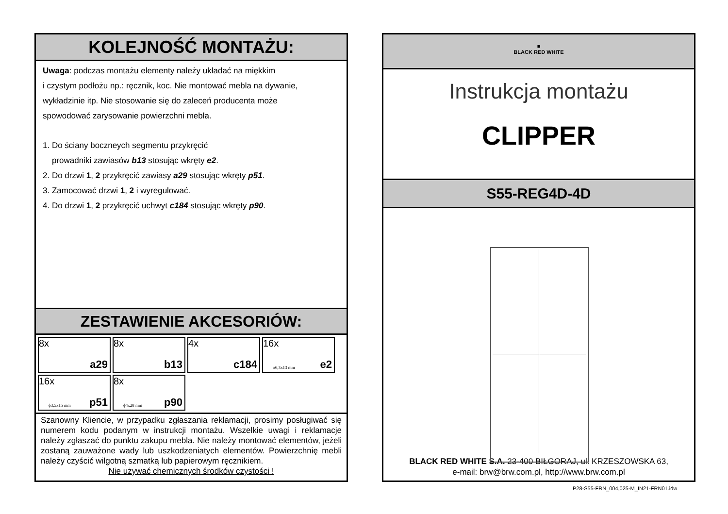KOLEJNOŚĆ MONTAŻU:
Uwaga: podczas montażu elementy należy układać na miękkim
i czystym podłożu np.: ręcznik, koc. Nie montować mebla na dywanie,
wykładzinie itp. Nie stosowanie się do zaleceń producenta może
spowodować zarysowanie powierzchni mebla.
1. Do ściany boczneych segmentu przykręcić
prowadniki zawiasów b13 stosując wkręty e2.
2. Do drzwi 1, 2 przykręcić zawiasy a29 stosując wkręty p51.
3. Zamocować drzwi 1, 2 i wyregulować.
4. Do drzwi 1, 2 przykręcić uchwyt c184 stosując wkręty p90.
ZESTAWIENIE AKCESORIÓW:
8x
a29
8x
b13
4x
c184
16x
ϕ6,3x13 mm e2
16x
ϕ3,5x15 mm p51
8x
ϕ4x28 mm p90
Szanowny Kliencie, w przypadku zgłaszania reklamacji, prosimy posługiwać się numerem kodu podanym w instrukcji montażu. Wszelkie uwagi i reklamacje należy zgłaszać do punktu zakupu mebla. Nie należy montować elementów, jeżeli zostaną zauważone wady lub uszkodzeniatych elementów. Powierzchnię mebli należy czyścić wilgotną szmatką lub papierowym ręcznikiem.
Nie używać chemicznych środków czystości !
■
BLACK RED WHITE
Instrukcja montażu
CLIPPER
S55-REG4D-4D
BLACK RED WHITE S.A. 23-400 BIŁGORAJ, ul. KRZESZOWSKA 63,
e-mail: brw@brw.com.pl, http://www.brw.com.pl
P28-S55-FRN_004,025-M_IN21-FRN01.idw